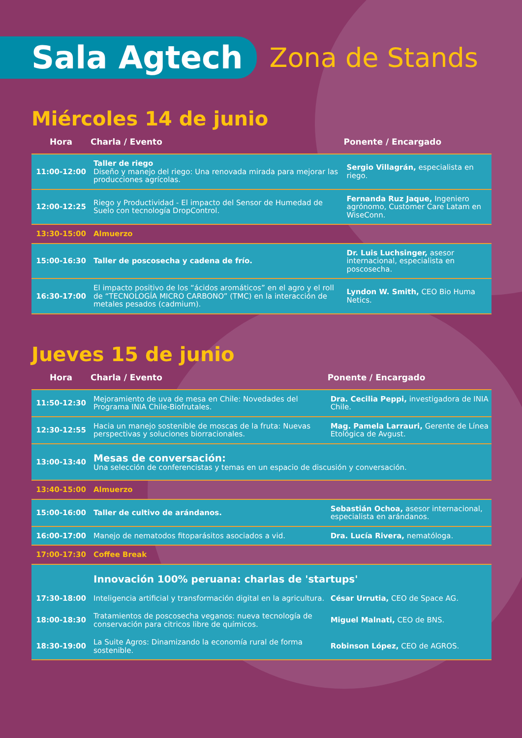Sala Agtech
Zona de Stands
Miércoles 14 de junio
| Hora | Charla / Evento | Ponente / Encargado |
| --- | --- | --- |
| 11:00-12:00 | Taller de riego Diseño y manejo del riego: Una renovada mirada para mejorar las producciones agrícolas. | Sergio Villagrán, especialista en riego. |
| 12:00-12:25 | Riego y Productividad - El impacto del Sensor de Humedad de Suelo con tecnología DropControl. | Fernanda Ruz Jaque, Ingeniero agrónomo, Customer Care Latam en WiseConn. |
| 13:30-15:00 | Almuerzo | |
| 15:00-16:30 | Taller de poscosecha y cadena de frío. | Dr. Luis Luchsinger, asesor internacional, especialista en poscosecha. |
| 16:30-17:00 | El impacto positivo de los “ácidos aromáticos” en el agro y el roll de “TECNOLOGÍA MICRO CARBONO” (TMC) en la interacción de metales pesados (cadmium). | Lyndon W. Smith, CEO Bio Huma Netics. |
Jueves 15 de junio
| Hora | Charla / Evento | Ponente / Encargado |
| --- | --- | --- |
| 11:50-12:30 | Mejoramiento de uva de mesa en Chile: Novedades del Programa INIA Chile-Biofrutales. | Dra. Cecilia Peppi, investigadora de INIA Chile. |
| 12:30-12:55 | Hacia un manejo sostenible de moscas de la fruta: Nuevas perspectivas y soluciones biorracionales. | Mag. Pamela Larrauri, Gerente de Línea Etológica de Avgust. |
| 13:00-13:40 | Mesas de conversación: Una selección de conferencistas y temas en un espacio de discusión y conversación. | |
| 13:40-15:00 | Almuerzo | |
| 15:00-16:00 | Taller de cultivo de arándanos. | Sebastián Ochoa, asesor internacional, especialista en arándanos. |
| 16:00-17:00 | Manejo de nematodos fitoparásitos asociados a vid. | Dra. Lucía Rivera, nematóloga. |
| 17:00-17:30 | Coffee Break | |
| | Innovación 100% peruana: charlas de 'startups' | |
| 17:30-18:00 | Inteligencia artificial y transformación digital en la agricultura. | César Urrutia, CEO de Space AG. |
| 18:00-18:30 | Tratamientos de poscosecha veganos: nueva tecnología de conservación para citricos libre de químicos. | Miguel Malnati, CEO de BNS. |
| 18:30-19:00 | La Suite Agros: Dinamizando la economía rural de forma sostenible. | Robinson López, CEO de AGROS. |